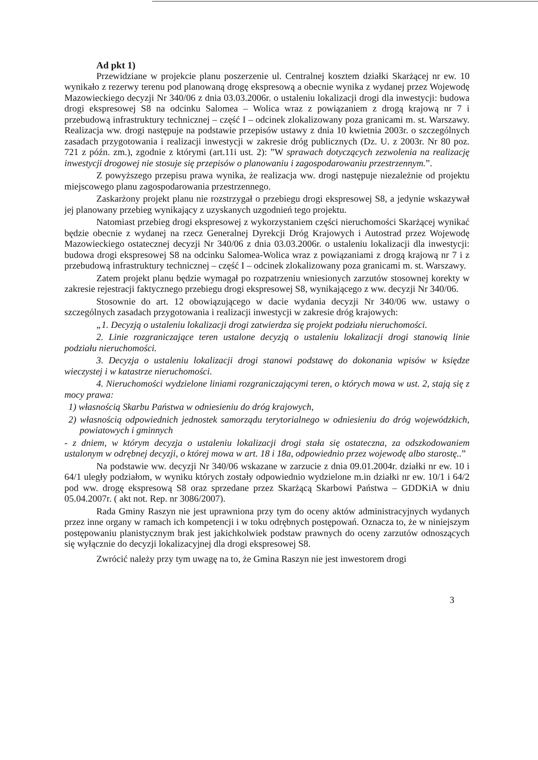Ad pkt 1)
Przewidziane w projekcie planu poszerzenie ul. Centralnej kosztem działki Skarżącej nr ew. 10 wynikało z rezerwy terenu pod planowaną drogę ekspresową a obecnie wynika z wydanej przez Wojewodę Mazowieckiego decyzji Nr 340/06 z dnia 03.03.2006r. o ustaleniu lokalizacji drogi dla inwestycji: budowa drogi ekspresowej S8 na odcinku Salomea – Wolica wraz z powiązaniem z drogą krajową nr 7 i przebudową infrastruktury technicznej – część I – odcinek zlokalizowany poza granicami m. st. Warszawy. Realizacja ww. drogi następuje na podstawie przepisów ustawy z dnia 10 kwietnia 2003r. o szczególnych zasadach przygotowania i realizacji inwestycji w zakresie dróg publicznych (Dz. U. z 2003r. Nr 80 poz. 721 z późn. zm.), zgodnie z którymi (art.11i ust. 2): ”W sprawach dotyczących zezwolenia na realizację inwestycji drogowej nie stosuje się przepisów o planowaniu i zagospodarowaniu przestrzennym.”.
Z powyższego przepisu prawa wynika, że realizacja ww. drogi następuje niezależnie od projektu miejscowego planu zagospodarowania przestrzennego.
Zaskarżony projekt planu nie rozstrzygał o przebiegu drogi ekspresowej S8, a jedynie wskazywał jej planowany przebieg wynikający z uzyskanych uzgodnień tego projektu.
Natomiast przebieg drogi ekspresowej z wykorzystaniem części nieruchomości Skarżącej wynikać będzie obecnie z wydanej na rzecz Generalnej Dyrekcji Dróg Krajowych i Autostrad przez Wojewodę Mazowieckiego ostatecznej decyzji Nr 340/06 z dnia 03.03.2006r. o ustaleniu lokalizacji dla inwestycji: budowa drogi ekspresowej S8 na odcinku Salomea-Wolica wraz z powiązaniami z drogą krajową nr 7 i z przebudową infrastruktury technicznej – część I – odcinek zlokalizowany poza granicami m. st. Warszawy.
Zatem projekt planu będzie wymagał po rozpatrzeniu wniesionych zarzutów stosownej korekty w zakresie rejestracji faktycznego przebiegu drogi ekspresowej S8, wynikającego z ww. decyzji Nr 340/06.
Stosownie do art. 12 obowiązującego w dacie wydania decyzji Nr 340/06 ww. ustawy o szczególnych zasadach przygotowania i realizacji inwestycji w zakresie dróg krajowych:
„1. Decyzją o ustaleniu lokalizacji drogi zatwierdza się projekt podziału nieruchomości.
2. Linie rozgraniczające teren ustalone decyzją o ustaleniu lokalizacji drogi stanowią linie podziału nieruchomości.
3. Decyzja o ustaleniu lokalizacji drogi stanowi podstawę do dokonania wpisów w księdze wieczystej i w katastrze nieruchomości.
4. Nieruchomości wydzielone liniami rozgraniczającymi teren, o których mowa w ust. 2, stają się z mocy prawa:
1) własnością Skarbu Państwa w odniesieniu do dróg krajowych,
2) własnością odpowiednich jednostek samorządu terytorialnego w odniesieniu do dróg wojewódzkich, powiatowych i gminnych
- z dniem, w którym decyzja o ustaleniu lokalizacji drogi stała się ostateczna, za odszkodowaniem ustalonym w odrębnej decyzji, o której mowa w art. 18 i 18a, odpowiednio przez wojewodę albo starostę..”
Na podstawie ww. decyzji Nr 340/06 wskazane w zarzucie z dnia 09.01.2004r. działki nr ew. 10 i 64/1 uległy podziałom, w wyniku których zostały odpowiednio wydzielone m.in działki nr ew. 10/1 i 64/2 pod ww. drogę ekspresową S8 oraz sprzedane przez Skarżącą Skarbowi Państwa – GDDKiA w dniu 05.04.2007r. ( akt not. Rep. nr 3086/2007).
Rada Gminy Raszyn nie jest uprawniona przy tym do oceny aktów administracyjnych wydanych przez inne organy w ramach ich kompetencji i w toku odrębnych postępowań. Oznacza to, że w niniejszym postępowaniu planistycznym brak jest jakichkolwiek podstaw prawnych do oceny zarzutów odnoszących się wyłącznie do decyzji lokalizacyjnej dla drogi ekspresowej S8.
Zwrócić należy przy tym uwagę na to, że Gmina Raszyn nie jest inwestorem drogi
3